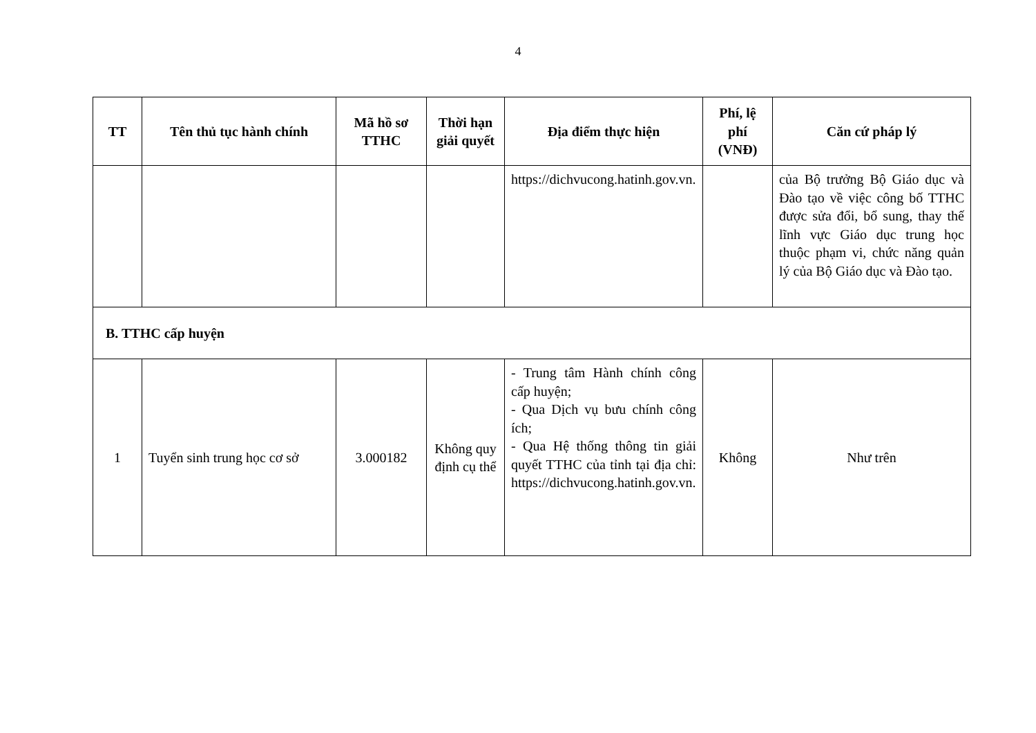4
| TT | Tên thủ tục hành chính | Mã hồ sơ TTHC | Thời hạn giải quyết | Địa điểm thực hiện | Phí, lệ phí (VNĐ) | Căn cứ pháp lý |
| --- | --- | --- | --- | --- | --- | --- |
| | | | | https://dichvucong.hatinh.gov.vn. | | của Bộ trưởng Bộ Giáo dục và Đào tạo về việc công bố TTHC được sửa đổi, bổ sung, thay thế lĩnh vực Giáo dục trung học thuộc phạm vi, chức năng quản lý của Bộ Giáo dục và Đào tạo. |
| B. TTHC cấp huyện | | | | | | |
| 1 | Tuyển sinh trung học cơ sở | 3.000182 | Không quy định cụ thể | - Trung tâm Hành chính công cấp huyện; - Qua Dịch vụ bưu chính công ích; - Qua Hệ thống thông tin giải quyết TTHC của tỉnh tại địa chỉ: https://dichvucong.hatinh.gov.vn. | Không | Như trên |